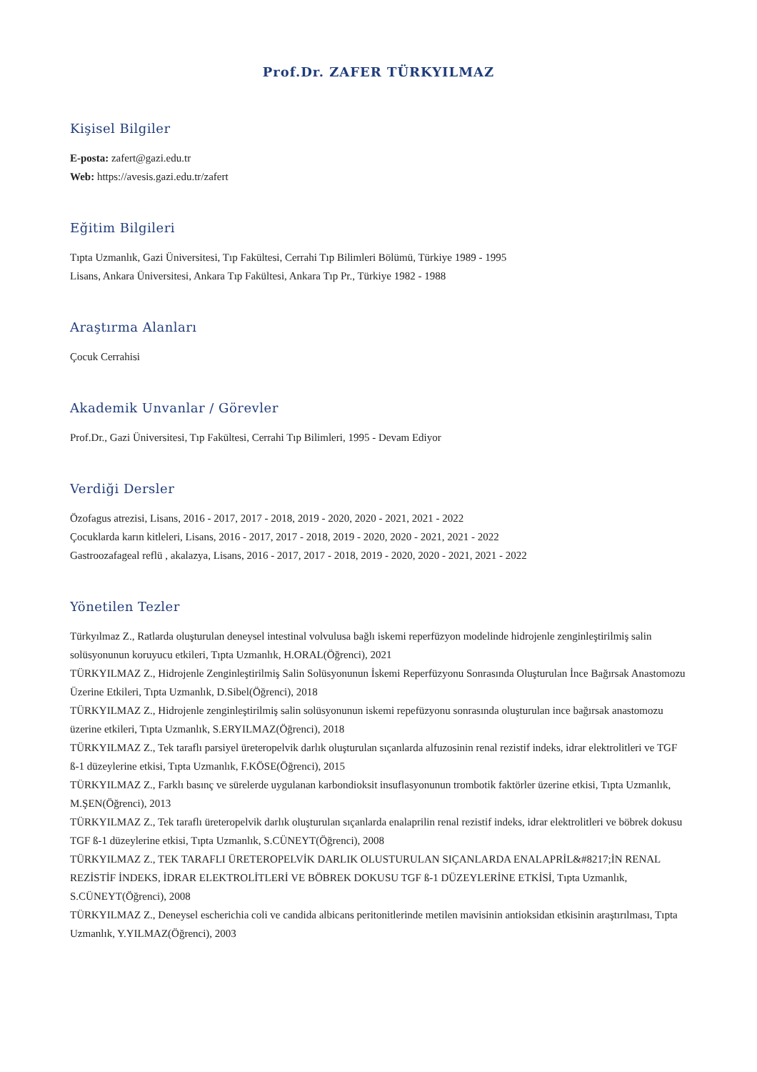Prof.Dr. ZAFER TÜRKYILMAZ
Kişisel Bilgiler
E-posta: zafert@gazi.edu.tr
Web: https://avesis.gazi.edu.tr/zafert
Eğitim Bilgileri
Tıpta Uzmanlık, Gazi Üniversitesi, Tıp Fakültesi, Cerrahi Tıp Bilimleri Bölümü, Türkiye 1989 - 1995
Lisans, Ankara Üniversitesi, Ankara Tıp Fakültesi, Ankara Tıp Pr., Türkiye 1982 - 1988
Araştırma Alanları
Çocuk Cerrahisi
Akademik Unvanlar / Görevler
Prof.Dr., Gazi Üniversitesi, Tıp Fakültesi, Cerrahi Tıp Bilimleri, 1995 - Devam Ediyor
Verdiği Dersler
Özofagus atrezisi, Lisans, 2016 - 2017, 2017 - 2018, 2019 - 2020, 2020 - 2021, 2021 - 2022
Çocuklarda karın kitleleri, Lisans, 2016 - 2017, 2017 - 2018, 2019 - 2020, 2020 - 2021, 2021 - 2022
Gastroozafageal reflü , akalazya, Lisans, 2016 - 2017, 2017 - 2018, 2019 - 2020, 2020 - 2021, 2021 - 2022
Yönetilen Tezler
Türkyılmaz Z., Ratlarda oluşturulan deneysel intestinal volvulusa bağlı iskemi reperfüzyon modelinde hidrojenle zenginleştirilmiş salin solüsyonunun koruyucu etkileri, Tıpta Uzmanlık, H.ORAL(Öğrenci), 2021
TÜRKYILMAZ Z., Hidrojenle Zenginleştirilmiş Salin Solüsyonunun İskemi Reperfüzyonu Sonrasında Oluşturulan İnce Bağırsak Anastomozu Üzerine Etkileri, Tıpta Uzmanlık, D.Sibel(Öğrenci), 2018
TÜRKYILMAZ Z., Hidrojenle zenginleştirilmiş salin solüsyonunun iskemi repefüzyonu sonrasında oluşturulan ince bağırsak anastomozu üzerine etkileri, Tıpta Uzmanlık, S.ERYILMAZ(Öğrenci), 2018
TÜRKYILMAZ Z., Tek taraflı parsiyel üreteropelvik darlık oluşturulan sıçanlarda alfuzosinin renal rezistif indeks, idrar elektrolitleri ve TGF ß-1 düzeylerine etkisi, Tıpta Uzmanlık, F.KÖSE(Öğrenci), 2015
TÜRKYILMAZ Z., Farklı basınç ve sürelerde uygulanan karbondioksit insuflasyonunun trombotik faktörler üzerine etkisi, Tıpta Uzmanlık, M.ŞEN(Öğrenci), 2013
TÜRKYILMAZ Z., Tek taraflı üreteropelvik darlık oluşturulan sıçanlarda enalaprilin renal rezistif indeks, idrar elektrolitleri ve böbrek dokusu TGF ß-1 düzeylerine etkisi, Tıpta Uzmanlık, S.CÜNEYT(Öğrenci), 2008
TÜRKYILMAZ Z., TEK TARAFLI ÜRETEROPELVİK DARLIK OLUSTURULAN SIÇANLARDA ENALAPRİL&#8217;İN RENAL REZİSTİF İNDEKS, İDRAR ELEKTROLİTLERİ VE BÖBREK DOKUSU TGF ß-1 DÜZEYLERİNE ETKİSİ, Tıpta Uzmanlık, S.CÜNEYT(Öğrenci), 2008
TÜRKYILMAZ Z., Deneysel escherichia coli ve candida albicans peritonitlerinde metilen mavisinin antioksidan etkisinin araştırılması, Tıpta Uzmanlık, Y.YILMAZ(Öğrenci), 2003